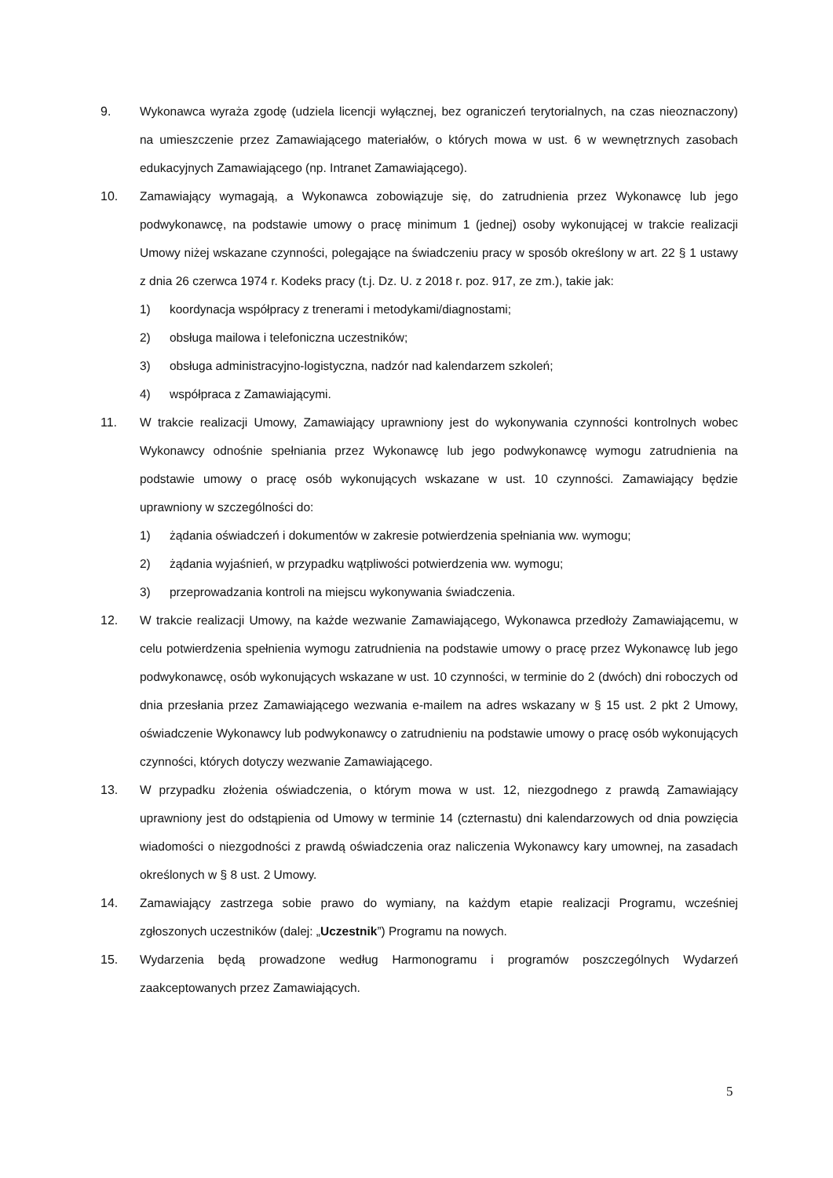9. Wykonawca wyraża zgodę (udziela licencji wyłącznej, bez ograniczeń terytorialnych, na czas nieoznaczony) na umieszczenie przez Zamawiającego materiałów, o których mowa w ust. 6 w wewnętrznych zasobach edukacyjnych Zamawiającego (np. Intranet Zamawiającego).
10. Zamawiający wymagają, a Wykonawca zobowiązuje się, do zatrudnienia przez Wykonawcę lub jego podwykonawcę, na podstawie umowy o pracę minimum 1 (jednej) osoby wykonującej w trakcie realizacji Umowy niżej wskazane czynności, polegające na świadczeniu pracy w sposób określony w art. 22 § 1 ustawy z dnia 26 czerwca 1974 r. Kodeks pracy (t.j. Dz. U. z 2018 r. poz. 917, ze zm.), takie jak:
1) koordynacja współpracy z trenerami i metodykami/diagnostami;
2) obsługa mailowa i telefoniczna uczestników;
3) obsługa administracyjno-logistyczna, nadzór nad kalendarzem szkoleń;
4) współpraca z Zamawiającymi.
11. W trakcie realizacji Umowy, Zamawiający uprawniony jest do wykonywania czynności kontrolnych wobec Wykonawcy odnośnie spełniania przez Wykonawcę lub jego podwykonawcę wymogu zatrudnienia na podstawie umowy o pracę osób wykonujących wskazane w ust. 10 czynności. Zamawiający będzie uprawniony w szczególności do:
1) żądania oświadczeń i dokumentów w zakresie potwierdzenia spełniania ww. wymogu;
2) żądania wyjaśnień, w przypadku wątpliwości potwierdzenia ww. wymogu;
3) przeprowadzania kontroli na miejscu wykonywania świadczenia.
12. W trakcie realizacji Umowy, na każde wezwanie Zamawiającego, Wykonawca przedłoży Zamawiającemu, w celu potwierdzenia spełnienia wymogu zatrudnienia na podstawie umowy o pracę przez Wykonawcę lub jego podwykonawcę, osób wykonujących wskazane w ust. 10 czynności, w terminie do 2 (dwóch) dni roboczych od dnia przesłania przez Zamawiającego wezwania e-mailem na adres wskazany w § 15 ust. 2 pkt 2 Umowy, oświadczenie Wykonawcy lub podwykonawcy o zatrudnieniu na podstawie umowy o pracę osób wykonujących czynności, których dotyczy wezwanie Zamawiającego.
13. W przypadku złożenia oświadczenia, o którym mowa w ust. 12, niezgodnego z prawdą Zamawiający uprawniony jest do odstąpienia od Umowy w terminie 14 (czternastu) dni kalendarzowych od dnia powzięcia wiadomości o niezgodności z prawdą oświadczenia oraz naliczenia Wykonawcy kary umownej, na zasadach określonych w § 8 ust. 2 Umowy.
14. Zamawiający zastrzega sobie prawo do wymiany, na każdym etapie realizacji Programu, wcześniej zgłoszonych uczestników (dalej: „Uczestnik”) Programu na nowych.
15. Wydarzenia będą prowadzone według Harmonogramu i programów poszczególnych Wydarzeń zaakceptowanych przez Zamawiających.
5